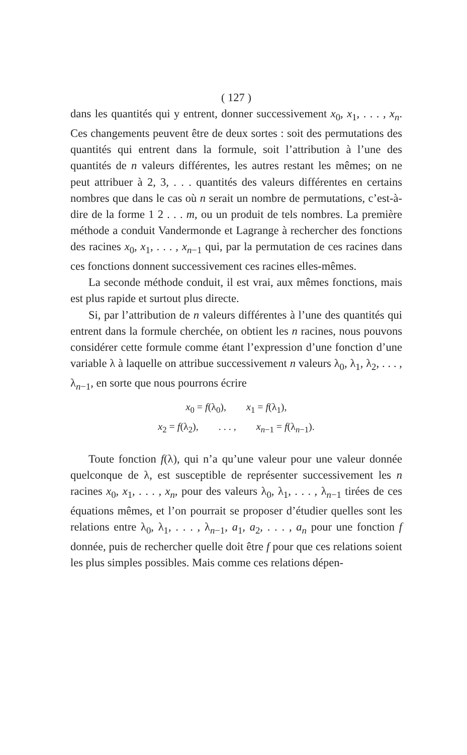( 127 )
dans les quantités qui y entrent, donner successivement x<sub>0</sub>, x<sub>1</sub>, . . . , x<sub>n</sub>. Ces changements peuvent être de deux sortes : soit des permutations des quantités qui entrent dans la formule, soit l’attribution à l’une des quantités de n valeurs différentes, les autres restant les mêmes; on ne peut attribuer à 2, 3, . . . quantités des valeurs différentes en certains nombres que dans le cas où n serait un nombre de permutations, c’est-à-dire de la forme 1 2 . . . m, ou un produit de tels nombres. La première méthode a conduit Vandermonde et Lagrange à rechercher des fonctions des racines x<sub>0</sub>, x<sub>1</sub>, . . . , x<sub>n−1</sub> qui, par la permutation de ces racines dans ces fonctions donnent successivement ces racines elles-mêmes.
La seconde méthode conduit, il est vrai, aux mêmes fonctions, mais est plus rapide et surtout plus directe.
Si, par l’attribution de n valeurs différentes à l’une des quantités qui entrent dans la formule cherchée, on obtient les n racines, nous pouvons considérer cette formule comme étant l’expression d’une fonction d’une variable λ à laquelle on attribue successivement n valeurs λ<sub>0</sub>, λ<sub>1</sub>, λ<sub>2</sub>, . . . , λ<sub>n−1</sub>, en sorte que nous pourrons écrire
x<sub>0</sub> = f(λ<sub>0</sub>), x<sub>1</sub> = f(λ<sub>1</sub>),
x<sub>2</sub> = f(λ<sub>2</sub>), . . . , x<sub>n−1</sub> = f(λ<sub>n−1</sub>).
Toute fonction f(λ), qui n’a qu’une valeur pour une valeur donnée quelconque de λ, est susceptible de représenter successivement les n racines x<sub>0</sub>, x<sub>1</sub>, . . . , x<sub>n</sub>, pour des valeurs λ<sub>0</sub>, λ<sub>1</sub>, . . . , λ<sub>n−1</sub> tirées de ces équations mêmes, et l’on pourrait se proposer d’étudier quelles sont les relations entre λ<sub>0</sub>, λ<sub>1</sub>, . . . , λ<sub>n−1</sub>, a<sub>1</sub>, a<sub>2</sub>, . . . , a<sub>n</sub> pour une fonction f donnée, puis de rechercher quelle doit être f pour que ces relations soient les plus simples possibles. Mais comme ces relations dépen-